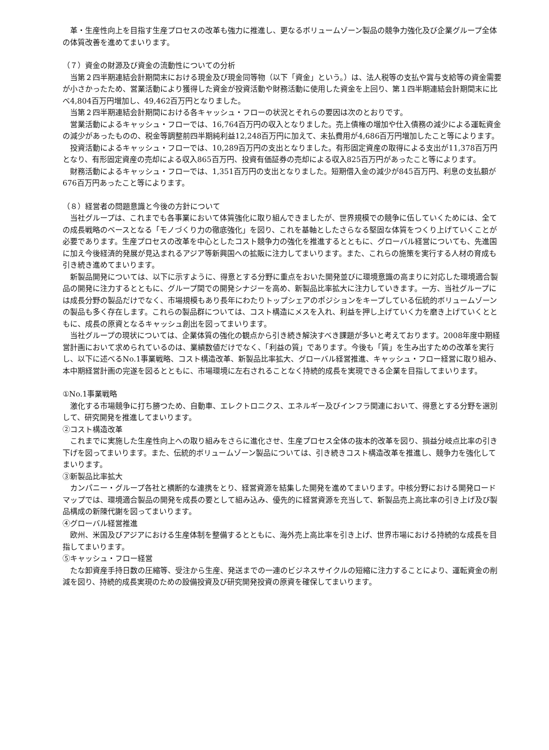革・生産性向上を目指す生産プロセスの改革も強力に推進し、更なるボリュームゾーン製品の競争力強化及び企業グループ全体の体質改善を進めてまいります。
（７）資金の財源及び資金の流動性についての分析
当第２四半期連結会計期間末における現金及び現金同等物（以下「資金」という。）は、法人税等の支払や賞与支給等の資金需要が小さかったため、営業活動により獲得した資金が投資活動や財務活動に使用した資金を上回り、第１四半期連結会計期間末に比べ4,804百万円増加し、49,462百万円となりました。
当第２四半期連結会計期間における各キャッシュ・フローの状況とそれらの要因は次のとおりです。
営業活動によるキャッシュ・フローでは、16,764百万円の収入となりました。売上債権の増加や仕入債務の減少による運転資金の減少があったものの、税金等調整前四半期純利益12,248百万円に加えて、未払費用が4,686百万円増加したこと等によります。
投資活動によるキャッシュ・フローでは、10,289百万円の支出となりました。有形固定資産の取得による支出が11,378百万円となり、有形固定資産の売却による収入865百万円、投資有価証券の売却による収入825百万円があったこと等によります。
財務活動によるキャッシュ・フローでは、1,351百万円の支出となりました。短期借入金の減少が845百万円、利息の支払額が676百万円あったこと等によります。
（８）経営者の問題意識と今後の方針について
当社グループは、これまでも各事業において体質強化に取り組んできましたが、世界規模での競争に伍していくためには、全ての成長戦略のベースとなる「モノづくり力の徹底強化」を図り、これを基軸としたさらなる堅固な体質をつくり上げていくことが必要であります。生産プロセスの改革を中心としたコスト競争力の強化を推進するとともに、グローバル経営についても、先進国に加え今後経済的発展が見込まれるアジア等新興国への拡販に注力してまいります。また、これらの施策を実行する人材の育成も引き続き進めてまいります。
新製品開発については、以下に示すように、得意とする分野に重点をおいた開発並びに環境意識の高まりに対応した環境適合製品の開発に注力するとともに、グループ間での開発シナジーを高め、新製品比率拡大に注力していきます。一方、当社グループには成長分野の製品だけでなく、市場規模もあり長年にわたりトップシェアのポジションをキープしている伝統的ボリュームゾーンの製品も多く存在します。これらの製品群については、コスト構造にメスを入れ、利益を押し上げていく力を磨き上げていくとともに、成長の原資となるキャッシュ創出を図ってまいります。
当社グループの現状については、企業体質の強化の観点から引き続き解決すべき課題が多いと考えております。2008年度中期経営計画において求められているのは、業績数値だけでなく、「利益の質」であります。今後も「質」を生み出すための改革を実行し、以下に述べるNo.1事業戦略、コスト構造改革、新製品比率拡大、グローバル経営推進、キャッシュ・フロー経営に取り組み、本中期経営計画の完遂を図るとともに、市場環境に左右されることなく持続的成長を実現できる企業を目指してまいります。
①No.1事業戦略
激化する市場競争に打ち勝つため、自動車、エレクトロニクス、エネルギー及びインフラ関連において、得意とする分野を選別して、研究開発を推進してまいります。
②コスト構造改革
これまでに実施した生産性向上への取り組みをさらに進化させ、生産プロセス全体の抜本的改革を図り、損益分岐点比率の引き下げを図ってまいります。また、伝統的ボリュームゾーン製品については、引き続きコスト構造改革を推進し、競争力を強化してまいります。
③新製品比率拡大
カンパニー・グループ各社と横断的な連携をとり、経営資源を結集した開発を進めてまいります。中核分野における開発ロードマップでは、環境適合製品の開発を成長の要として組み込み、優先的に経営資源を充当して、新製品売上高比率の引き上げ及び製品構成の新陳代謝を図ってまいります。
④グローバル経営推進
欧州、米国及びアジアにおける生産体制を整備するとともに、海外売上高比率を引き上げ、世界市場における持続的な成長を目指してまいります。
⑤キャッシュ・フロー経営
たな卸資産手持日数の圧縮等、受注から生産、発送までの一連のビジネスサイクルの短縮に注力することにより、運転資金の削減を図り、持続的成長実現のための設備投資及び研究開発投資の原資を確保してまいります。